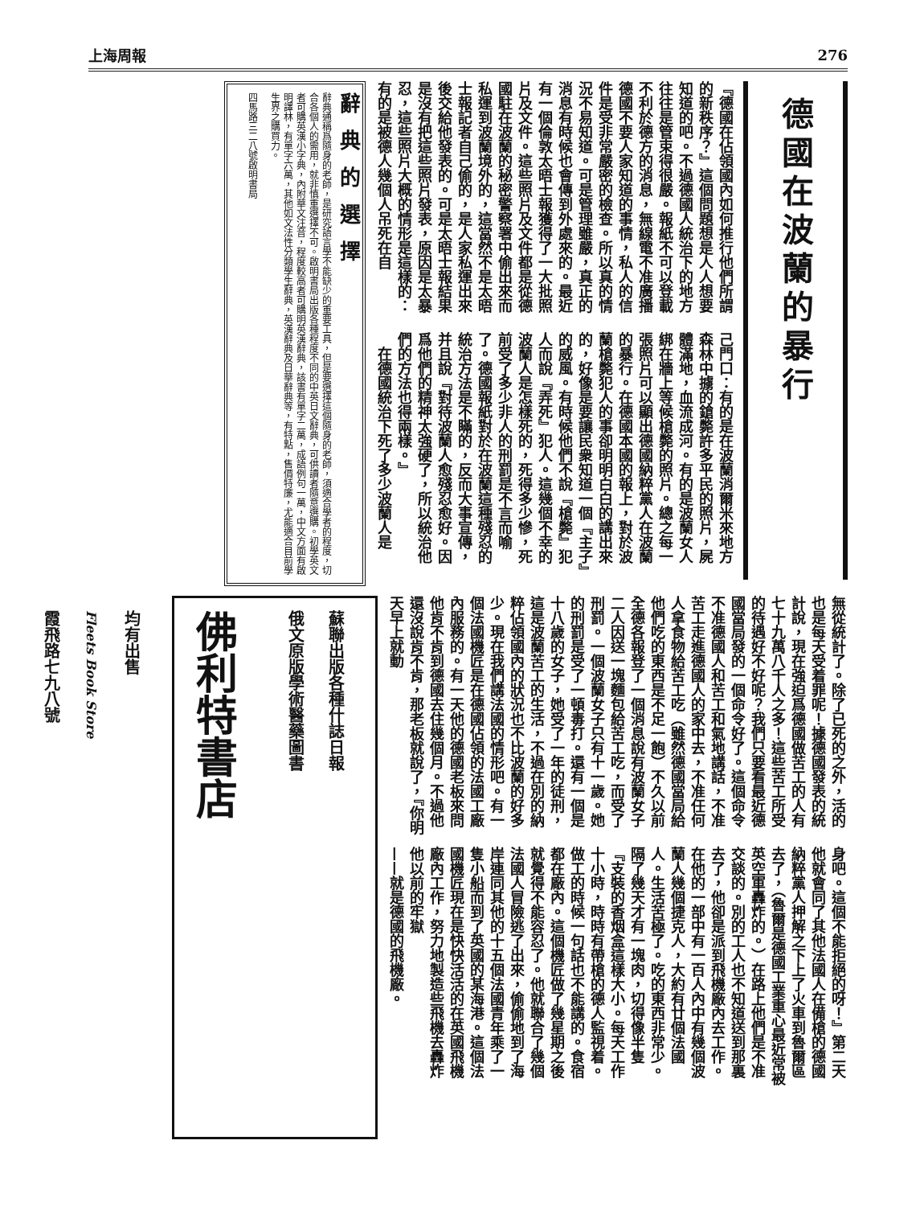上海周報 276
德國在波蘭的暴行
『德國在佔領國內如何推行他們所謂的新秩序？』這個問題想是人人想要知道的吧。不過德國人統治下的地方往往是管束得很嚴。報紙不可以登載不利於德方的消息，無線電不准廣播德國不要人家知道的事情，私人的信件是受非常嚴密的檢查。所以真的情況不易知道。可是管理雖嚴，真正的消息有時候也會傳到外處來的。最近有一個倫敦太晤士報獲得了一大批照片及文件。這些照片及文件都是從德國駐在波蘭的秘密警察署中偷出來而私運到波蘭境外的，這當然不是太晤士報記者自己偷的，是人家私運出來後交給他發表的。可是太晤士報結果是沒有把這些照片發表，原因是太暴忍，這些照片大概的情形是這樣的：有的是被德人幾個人吊死在自
己門口：有的是在波蘭消爾米來地方森林中擄的鎗斃許多平民的照片，屍體滿地，血流成河。有的是波蘭女人綁在牆上等候槍斃的照片。總之每一張照片可以顯出德國納粹黨人在波蘭的暴行。在德國本國的報上，對於波蘭槍斃犯人的事卻明明白白的講出來的，好像是要讓民衆知道一個『主子』的威風。有時候他們不說『槍斃』犯人而說『弄死』犯人。這幾個不幸的波蘭人是怎樣死的，死得多少慘，死前受了多少非人的刑罰是不言而喻了。德國報紙對於在波蘭這種殘忍的統治方法是不瞞的，反而大事宣傳，并且說『對待波蘭人愈殘忍愈好。因爲他們的精神太強硬了，所以統治他們的方法也得兩樣。』
　在德國統治下死了多少波蘭人是
辭典的選擇
辭典通稱爲隨身的老師，是研究語言學不能缺少的重要工具，但是要選擇這個隨身的老師，須適合學者的程度，切合各個人的需用，就非慎重選擇不可。啟明書局出版各種程度不同的中英日文辭典，可供讀者隨意選購。初學英文者可購英漢小字典，內附華文注音，程度較高者可購明英漢辭典，該書有單字二萬，成語例句一萬，中文方面有啟明譯林，有單字六萬，其他如文法性分類學生辭典，英漢辭典及日華辭典等，有特點，售價特廉，尤能適合目前學生界之購買力。
四馬路三二八號啟明書局
無從統計了。除了已死的之外，活的也是每天受着罪呢！據德國發表的統計說，現在強迫爲德國做苦工的人有七十九萬八千人之多！這些苦工所受的待遇好不好呢？我們只要看最近德國當局發的一個命令好了。這個命令不准德國人和苦工和氣地講話，不准苦工走進德國人的家中去，不准任何人拿食物給苦工吃（雖然德國當局給他們吃的東西是不足一飽）不久以前全德各報登了一個消息說有波蘭女子二人因送一塊麵包給苦工吃，而受了刑罰。一個波蘭女子只有十一歲。她的刑罰是受了一頓毒打。還有一個是十八歲的女子，她受了一年的徒刑，這是波蘭苦工的生活，不過在別的納粹佔領國內的狀況也不比波蘭的好多少。現在我們講法國的情形吧。有一個法國機匠是在德國佔領的法國工廠內服務的。有一天他的德國老板來問他肯不肯到德國去住幾個月。不過他還沒說肯不肯，那老板就說了，『你明天早上就動
身吧。這個不能拒絕的呀！』第二天他就會同了其他法國人在備槍的德國納粹黨人押解之下上了火車到魯爾區去了，（魯爾是德國工業重心最近常被英空軍轟炸的。）在路上他們是不准交談的。別的工人也不知道送到那裏去了，他卻是派到飛機廠內去工作。在他的一部中有一百人內中有幾個波蘭人幾個捷克人，大約有廿個法國人。生活苦極了。吃的東西非常少。隔了幾天才有一塊肉，切得像半隻『支裝的香烟盒這樣大小。每天工作十小時，時時有帶槍的德人監視着。做工的時候一句話也不能講的。食宿都在廠內。這個機匠做了幾星期之後就覺得不能容忍了。他就聯合了幾個法國人冒險逃了出來，偷偷地到了海岸連同其他的十五個法國青年乘了一隻小船而到了英國的某海港。這個法國機匠現在是快快活活的在英國飛機廠內工作，努力地製造些飛機去轟炸他以前的牢獄
——就是德國的飛機廠。
蘇聯出版各種什誌日報
俄文原版學術醫藥圖書
佛利特書店
均有出售
Fleets Book Store
霞飛路七九八號